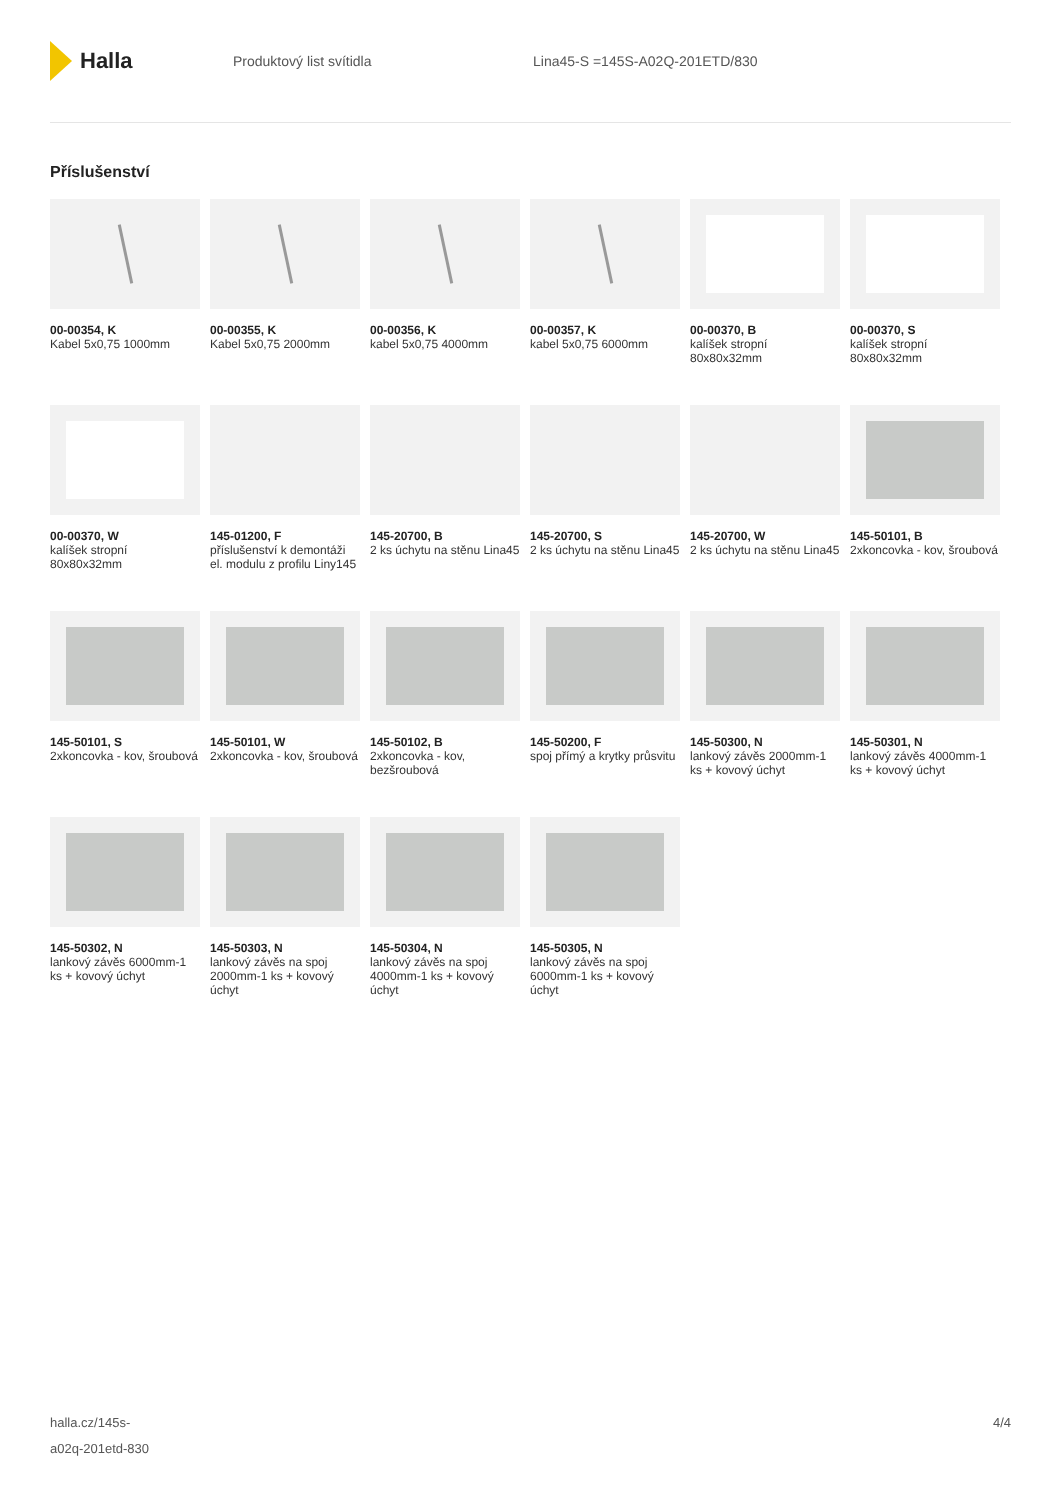Halla
Produktový list svítidla Lina45-S =145S-A02Q-201ETD/830
Příslušenství
00-00354, K
Kabel 5x0,75 1000mm
00-00355, K
Kabel 5x0,75 2000mm
00-00356, K
kabel 5x0,75 4000mm
00-00357, K
kabel 5x0,75 6000mm
00-00370, B
kalíšek stropní 80x80x32mm
00-00370, S
kalíšek stropní 80x80x32mm
00-00370, W
kalíšek stropní 80x80x32mm
145-01200, F
příslušenství k demontáži el. modulu z profilu Liny145
145-20700, B
2 ks úchytu na stěnu Lina45
145-20700, S
2 ks úchytu na stěnu Lina45
145-20700, W
2 ks úchytu na stěnu Lina45
145-50101, B
2xkoncovka - kov, šroubová
145-50101, S
2xkoncovka - kov, šroubová
145-50101, W
2xkoncovka - kov, šroubová
145-50102, B
2xkoncovka - kov, bezšroubová
145-50200, F
spoj přímý a krytky průsvitu
145-50300, N
lankový závěs 2000mm-1 ks + kovový úchyt
145-50301, N
lankový závěs 4000mm-1 ks + kovový úchyt
145-50302, N
lankový závěs 6000mm-1 ks + kovový úchyt
145-50303, N
lankový závěs na spoj 2000mm-1 ks + kovový úchyt
145-50304, N
lankový závěs na spoj 4000mm-1 ks + kovový úchyt
145-50305, N
lankový závěs na spoj 6000mm-1 ks + kovový úchyt
halla.cz/145s-
a02q-201etd-830
4/4